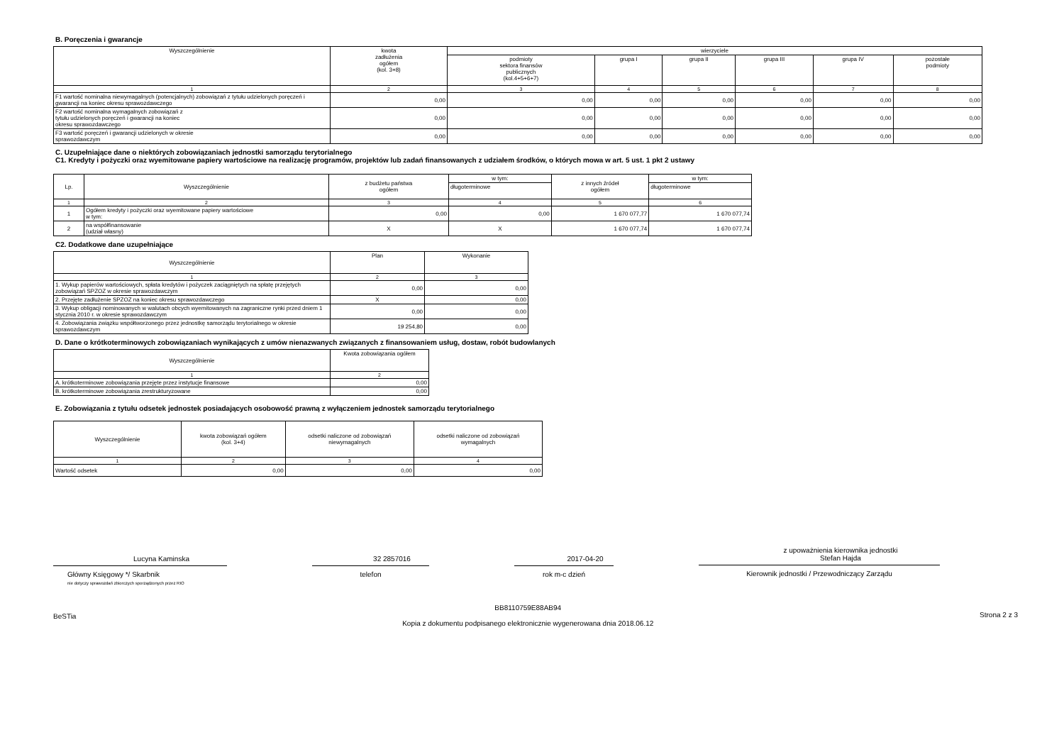B. Poręczenia i gwarancje
| Wyszczególnienie | kwota zadłużenia ogółem (kol. 3+8) | wierzyciele | | | | | |
| --- | --- | --- | --- | --- | --- | --- | --- |
| | | podmioty sektora finansów publicznych (kol.4+5+6+7) | grupa I | grupa II | grupa III | grupa IV | pozostałe podmioty |
| 1 | 2 | 3 | 4 | 5 | 6 | 7 | 8 |
| F1 wartość nominalna niewymagalnych (potencjalnych) zobowiązań z tytułu udzielonych poręczeń i gwarancji na koniec okresu sprawozdawczego | 0,00 | 0,00 | 0,00 | 0,00 | 0,00 | 0,00 | 0,00 |
| F2 wartość nominalna wymagalnych zobowiązań z tytułu udzielonych poręczeń i gwarancji na koniec okresu sprawozdawczego | 0,00 | 0,00 | 0,00 | 0,00 | 0,00 | 0,00 | 0,00 |
| F3 wartość poręczeń i gwarancji udzielonych w okresie sprawozdawczym | 0,00 | 0,00 | 0,00 | 0,00 | 0,00 | 0,00 | 0,00 |
C. Uzupełniające dane o niektórych zobowiązaniach jednostki samorządu terytorialnego
C1. Kredyty i pożyczki oraz wyemitowane papiery wartościowe na realizację programów, projektów lub zadań finansowanych z udziałem środków, o których mowa w art. 5 ust. 1 pkt 2 ustawy
| Lp. | Wyszczególnienie | z budżetu państwa ogółem | w tym: | z innych źródeł ogółem | w tym: |
| --- | --- | --- | --- | --- | --- |
| | | | długoterminowe | | długoterminowe |
| 1 | 2 | 3 | 4 | 5 | 6 |
| 1 | Ogółem kredyty i pożyczki oraz wyemitowane papiery wartościowe w tym: | 0,00 | 0,00 | 1 670 077,77 | 1 670 077,74 |
| 2 | na współfinansowanie (udział własny) | X | X | 1 670 077,74 | 1 670 077,74 |
C2. Dodatkowe dane uzupełniające
| Wyszczególnienie | Plan | Wykonanie |
| --- | --- | --- |
| 1 | 2 | 3 |
| 1. Wykup papierów wartościowych, spłata kredytów i pożyczek zaciągniętych na spłatę przejętych zobowiązań SPZOZ w okresie sprawozdawczym | 0,00 | 0,00 |
| 2. Przejęte zadłużenie SPZOZ na koniec okresu sprawozdawczego | X | 0,00 |
| 3. Wykup obligacji nominowanych w walutach obcych wyemitowanych na zagraniczne rynki przed dniem 1 stycznia 2010 r. w okresie sprawozdawczym | 0,00 | 0,00 |
| 4. Zobowiązania związku współtworzonego przez jednostkę samorządu terytorialnego w okresie sprawozdawczym | 19 254,80 | 0,00 |
D. Dane o krótkoterminowych zobowiązaniach wynikających z umów nienazwanych związanych z finansowaniem usług, dostaw, robót budowlanych
| Wyszczególnienie | Kwota zobowiązania ogółem |
| --- | --- |
| 1 | 2 |
| A. krótkoterminowe zobowiązania przejęte przez instytucje finansowe | 0,00 |
| B. krótkoterminowe zobowiązania zrestrukturyzowane | 0,00 |
E. Zobowiązania z tytułu odsetek jednostek posiadających osobowość prawną z wyłączeniem jednostek samorządu terytorialnego
| Wyszczególnienie | kwota zobowiązań ogółem (kol. 3+4) | odsetki naliczone od zobowiązań niewymagalnych | odsetki naliczone od zobowiązań wymagalnych |
| --- | --- | --- | --- |
| 1 | 2 | 3 | 4 |
| Wartość odsetek | 0,00 | 0,00 | 0,00 |
Lucyna Kaminska
Główny Księgowy */ Skarbnik
nie dotyczy sprawozdań zbiorczych sporządzonych przez RIO
32 2857016
telefon
2017-04-20
rok m-c dzień
z upoważnienia kierownika jednostki
Stefan Hajda
Kierownik jednostki / Przewodniczący Zarządu
BeSTia BB8110759E88AB94
Kopia z dokumentu podpisanego elektronicznie wygenerowana dnia 2018.06.12 Strona 2 z 3